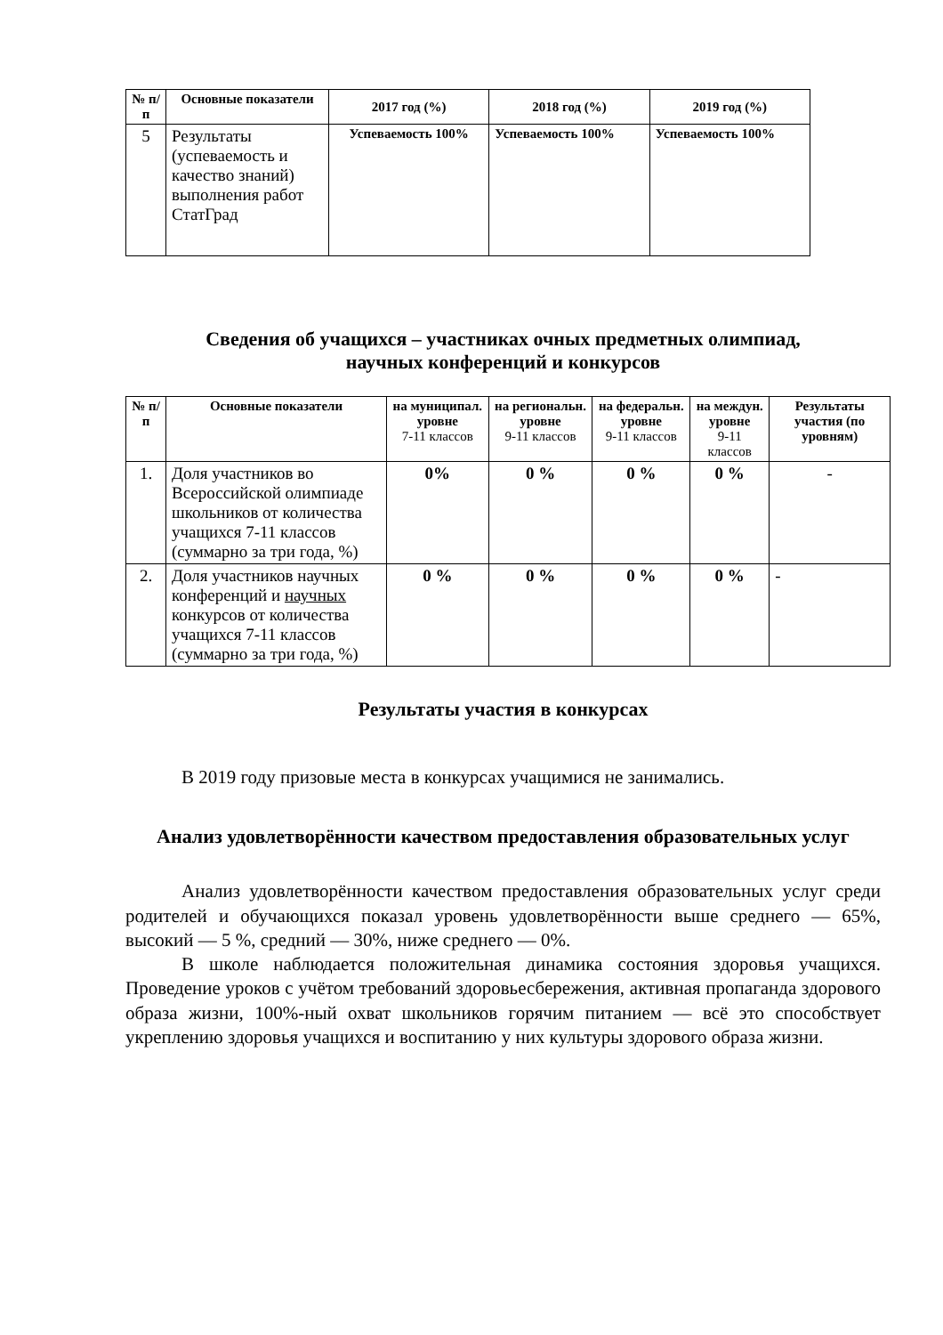| № п/п | Основные показатели | 2017 год (%) | 2018 год (%) | 2019 год (%) |
| --- | --- | --- | --- | --- |
| 5 | Результаты (успеваемость и качество знаний) выполнения работ СтатГрад | Успеваемость 100% | Успеваемость 100% | Успеваемость 100% |
Сведения об учащихся – участниках очных предметных олимпиад,
научных конференций и конкурсов
| № п/п | Основные показатели | на муниципал. уровне 7-11 классов | на региональн. уровне 9-11 классов | на федеральн. уровне 9-11 классов | на междун. уровне 9-11 классов | Результаты участия (по уровням) |
| --- | --- | --- | --- | --- | --- | --- |
| 1. | Доля участников во Всероссийской олимпиаде школьников от количества учащихся 7-11 классов (суммарно за три года, %) | 0% | 0 % | 0 % | 0 % | - |
| 2. | Доля участников научных конференций и научных конкурсов от количества учащихся 7-11 классов (суммарно за три года, %) | 0 % | 0 % | 0 % | 0 % | - |
Результаты участия в конкурсах
В 2019 году призовые места в конкурсах учащимися не занимались.
Анализ удовлетворённости качеством предоставления образовательных услуг
Анализ удовлетворённости качеством предоставления образовательных услуг среди родителей и обучающихся показал уровень удовлетворённости выше среднего — 65%, высокий — 5 %, средний — 30%, ниже среднего — 0%.
В школе наблюдается положительная динамика состояния здоровья учащихся. Проведение уроков с учётом требований здоровьесбережения, активная пропаганда здорового образа жизни, 100%-ный охват школьников горячим питанием — всё это способствует укреплению здоровья учащихся и воспитанию у них культуры здорового образа жизни.